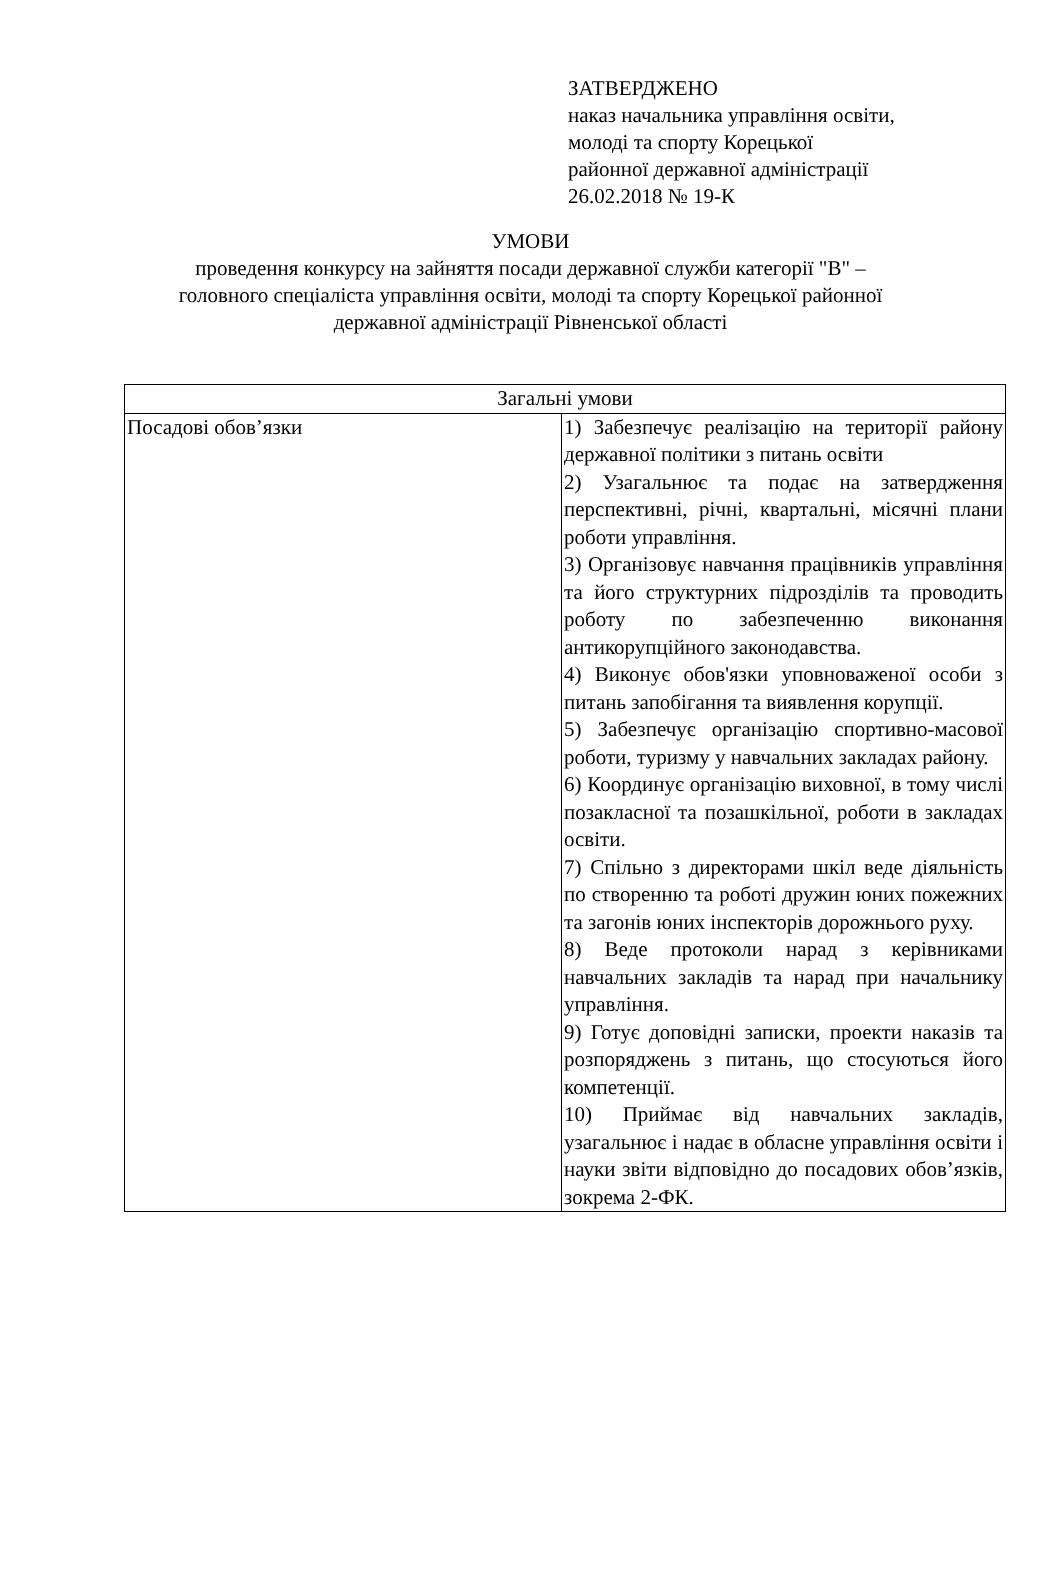ЗАТВЕРДЖЕНО
наказ начальника управління освіти,
молоді та спорту Корецької
районної державної адміністрації
26.02.2018 № 19-К
УМОВИ
проведення конкурсу на зайняття посади державної служби категорії "В" –
головного спеціаліста управління освіти, молоді та спорту Корецької районної
державної адміністрації Рівненської області
| Загальні умови | |
| Посадові обов’язки | 1) Забезпечує реалізацію на території району державної політики з питань освіти 2) Узагальнює та подає на затвердження перспективні, річні, квартальні, місячні плани роботи управління. 3) Організовує навчання працівників управління та його структурних підрозділів та проводить роботу по забезпеченню виконання антикорупційного законодавства. 4) Виконує обов'язки уповноваженої особи з питань запобігання та виявлення корупції. 5) Забезпечує організацію спортивно-масової роботи, туризму у навчальних закладах району. 6) Координує організацію виховної, в тому числі позакласної та позашкільної, роботи в закладах освіти. 7) Спільно з директорами шкіл веде діяльність по створенню та роботі дружин юних пожежних та загонів юних інспекторів дорожнього руху. 8) Веде протоколи нарад з керівниками навчальних закладів та нарад при начальнику управління. 9) Готує доповідні записки, проекти наказів та розпоряджень з питань, що стосуються його компетенції. 10) Приймає від навчальних закладів, узагальнює і надає в обласне управління освіти і науки звіти відповідно до посадових обов’язків, зокрема 2-ФК. |